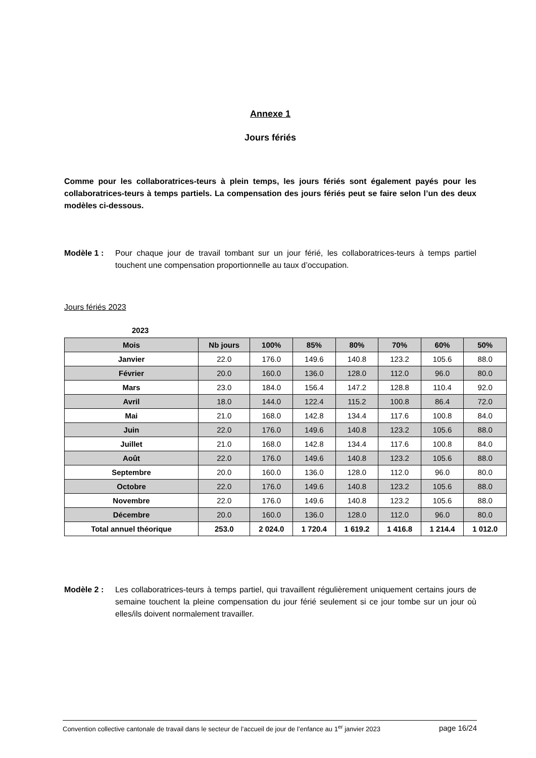Annexe 1
Jours fériés
Comme pour les collaboratrices-teurs à plein temps, les jours fériés sont également payés pour les collaboratrices-teurs à temps partiels. La compensation des jours fériés peut se faire selon l’un des deux modèles ci-dessous.
Modèle 1 : Pour chaque jour de travail tombant sur un jour férié, les collaboratrices-teurs à temps partiel touchent une compensation proportionnelle au taux d’occupation.
Jours fériés 2023
2023
| Mois | Nb jours | 100% | 85% | 80% | 70% | 60% | 50% |
| --- | --- | --- | --- | --- | --- | --- | --- |
| Janvier | 22.0 | 176.0 | 149.6 | 140.8 | 123.2 | 105.6 | 88.0 |
| Février | 20.0 | 160.0 | 136.0 | 128.0 | 112.0 | 96.0 | 80.0 |
| Mars | 23.0 | 184.0 | 156.4 | 147.2 | 128.8 | 110.4 | 92.0 |
| Avril | 18.0 | 144.0 | 122.4 | 115.2 | 100.8 | 86.4 | 72.0 |
| Mai | 21.0 | 168.0 | 142.8 | 134.4 | 117.6 | 100.8 | 84.0 |
| Juin | 22.0 | 176.0 | 149.6 | 140.8 | 123.2 | 105.6 | 88.0 |
| Juillet | 21.0 | 168.0 | 142.8 | 134.4 | 117.6 | 100.8 | 84.0 |
| Août | 22.0 | 176.0 | 149.6 | 140.8 | 123.2 | 105.6 | 88.0 |
| Septembre | 20.0 | 160.0 | 136.0 | 128.0 | 112.0 | 96.0 | 80.0 |
| Octobre | 22.0 | 176.0 | 149.6 | 140.8 | 123.2 | 105.6 | 88.0 |
| Novembre | 22.0 | 176.0 | 149.6 | 140.8 | 123.2 | 105.6 | 88.0 |
| Décembre | 20.0 | 160.0 | 136.0 | 128.0 | 112.0 | 96.0 | 80.0 |
| Total annuel théorique | 253.0 | 2 024.0 | 1 720.4 | 1 619.2 | 1 416.8 | 1 214.4 | 1 012.0 |
Modèle 2 : Les collaboratrices-teurs à temps partiel, qui travaillent régulièrement uniquement certains jours de semaine touchent la pleine compensation du jour férié seulement si ce jour tombe sur un jour où elles/ils doivent normalement travailler.
Convention collective cantonale de travail dans le secteur de l’accueil de jour de l’enfance au 1<sup>er</sup> janvier 2023 page 16/24